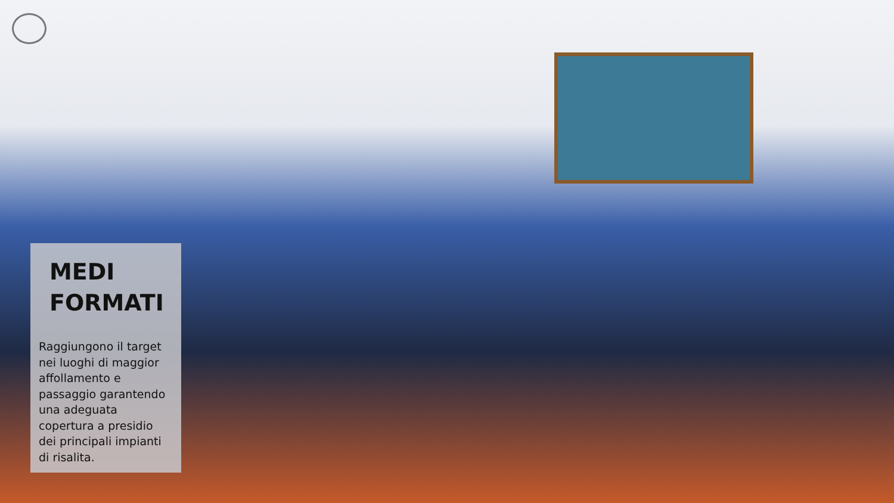MEDI
FORMATI
Raggiungono il target nei luoghi di maggior affollamento e passaggio garantendo una adeguata copertura a presidio dei principali impianti di risalita.